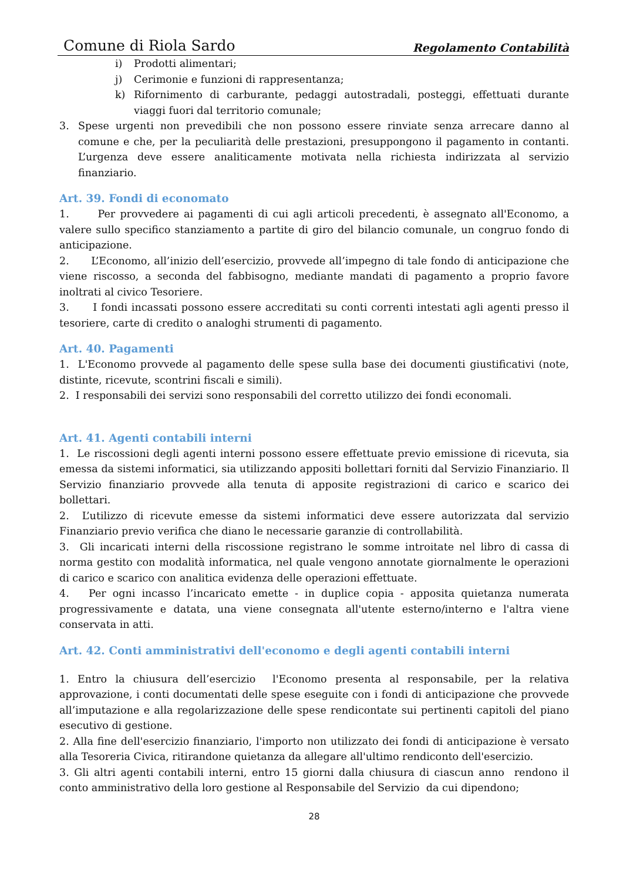Comune di Riola Sardo Regolamento Contabilità
i) Prodotti alimentari;
j) Cerimonie e funzioni di rappresentanza;
k) Rifornimento di carburante, pedaggi autostradali, posteggi, effettuati durante viaggi fuori dal territorio comunale;
3. Spese urgenti non prevedibili che non possono essere rinviate senza arrecare danno al comune e che, per la peculiarità delle prestazioni, presuppongono il pagamento in contanti. L’urgenza deve essere analiticamente motivata nella richiesta indirizzata al servizio finanziario.
Art. 39. Fondi di economato
1. Per provvedere ai pagamenti di cui agli articoli precedenti, è assegnato all'Economo, a valere sullo specifico stanziamento a partite di giro del bilancio comunale, un congruo fondo di anticipazione.
2. L’Economo, all’inizio dell’esercizio, provvede all’impegno di tale fondo di anticipazione che viene riscosso, a seconda del fabbisogno, mediante mandati di pagamento a proprio favore inoltrati al civico Tesoriere.
3. I fondi incassati possono essere accreditati su conti correnti intestati agli agenti presso il tesoriere, carte di credito o analoghi strumenti di pagamento.
Art. 40. Pagamenti
1. L'Economo provvede al pagamento delle spese sulla base dei documenti giustificativi (note, distinte, ricevute, scontrini fiscali e simili).
2. I responsabili dei servizi sono responsabili del corretto utilizzo dei fondi economali.
Art. 41. Agenti contabili interni
1. Le riscossioni degli agenti interni possono essere effettuate previo emissione di ricevuta, sia emessa da sistemi informatici, sia utilizzando appositi bollettari forniti dal Servizio Finanziario. Il Servizio finanziario provvede alla tenuta di apposite registrazioni di carico e scarico dei bollettari.
2. L’utilizzo di ricevute emesse da sistemi informatici deve essere autorizzata dal servizio Finanziario previo verifica che diano le necessarie garanzie di controllabilità.
3. Gli incaricati interni della riscossione registrano le somme introitate nel libro di cassa di norma gestito con modalità informatica, nel quale vengono annotate giornalmente le operazioni di carico e scarico con analitica evidenza delle operazioni effettuate.
4. Per ogni incasso l’incaricato emette - in duplice copia - apposita quietanza numerata progressivamente e datata, una viene consegnata all'utente esterno/interno e l'altra viene conservata in atti.
Art. 42. Conti amministrativi dell'economo e degli agenti contabili interni
1. Entro la chiusura dell’esercizio l'Economo presenta al responsabile, per la relativa approvazione, i conti documentati delle spese eseguite con i fondi di anticipazione che provvede all’imputazione e alla regolarizzazione delle spese rendicontate sui pertinenti capitoli del piano esecutivo di gestione.
2. Alla fine dell'esercizio finanziario, l'importo non utilizzato dei fondi di anticipazione è versato alla Tesoreria Civica, ritirandone quietanza da allegare all'ultimo rendiconto dell'esercizio.
3. Gli altri agenti contabili interni, entro 15 giorni dalla chiusura di ciascun anno rendono il conto amministrativo della loro gestione al Responsabile del Servizio da cui dipendono;
28